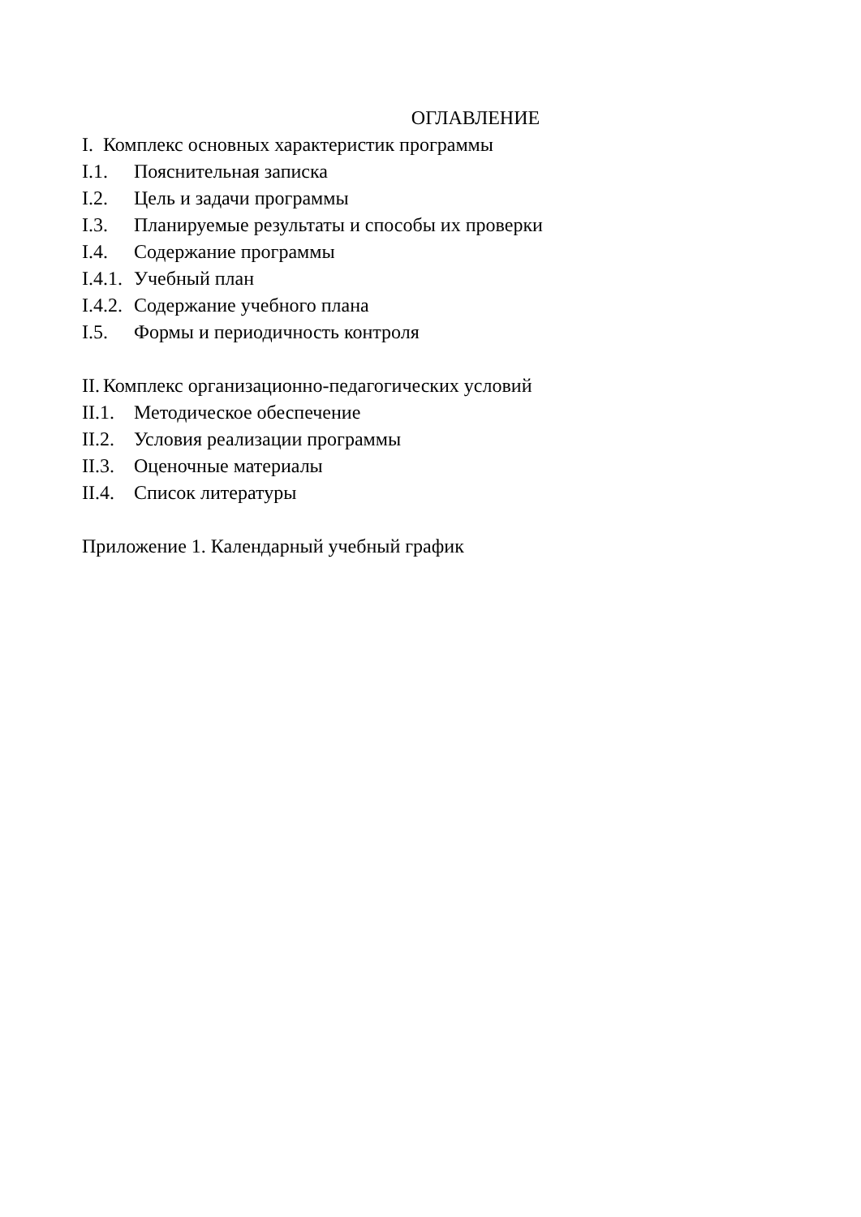ОГЛАВЛЕНИЕ
I. Комплекс основных характеристик программы
I.1. Пояснительная записка
I.2. Цель и задачи программы
I.3. Планируемые результаты и способы их проверки
I.4. Содержание программы
I.4.1. Учебный план
I.4.2. Содержание учебного плана
I.5. Формы и периодичность контроля
II. Комплекс организационно-педагогических условий
II.1. Методическое обеспечение
II.2. Условия реализации программы
II.3. Оценочные материалы
II.4. Список литературы
Приложение 1. Календарный учебный график